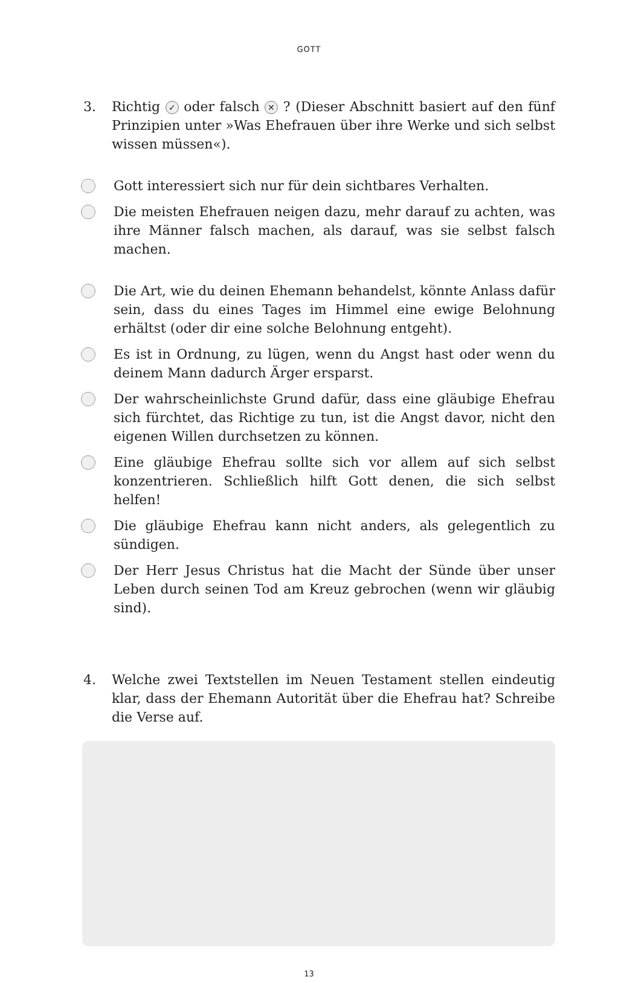GOTT
3. Richtig ✓ oder falsch ✕ ? (Dieser Abschnitt basiert auf den fünf Prinzipien unter »Was Ehefrauen über ihre Werke und sich selbst wissen müssen«).
Gott interessiert sich nur für dein sichtbares Verhalten.
Die meisten Ehefrauen neigen dazu, mehr darauf zu achten, was ihre Männer falsch machen, als darauf, was sie selbst falsch machen.
Die Art, wie du deinen Ehemann behandelst, könnte Anlass dafür sein, dass du eines Tages im Himmel eine ewige Belohnung erhältst (oder dir eine solche Belohnung entgeht).
Es ist in Ordnung, zu lügen, wenn du Angst hast oder wenn du deinem Mann dadurch Ärger ersparst.
Der wahrscheinlichste Grund dafür, dass eine gläubige Ehefrau sich fürchtet, das Richtige zu tun, ist die Angst davor, nicht den eigenen Willen durchsetzen zu können.
Eine gläubige Ehefrau sollte sich vor allem auf sich selbst konzentrieren. Schließlich hilft Gott denen, die sich selbst helfen!
Die gläubige Ehefrau kann nicht anders, als gelegentlich zu sündigen.
Der Herr Jesus Christus hat die Macht der Sünde über unser Leben durch seinen Tod am Kreuz gebrochen (wenn wir gläubig sind).
4. Welche zwei Textstellen im Neuen Testament stellen eindeutig klar, dass der Ehemann Autorität über die Ehefrau hat? Schreibe die Verse auf.
13